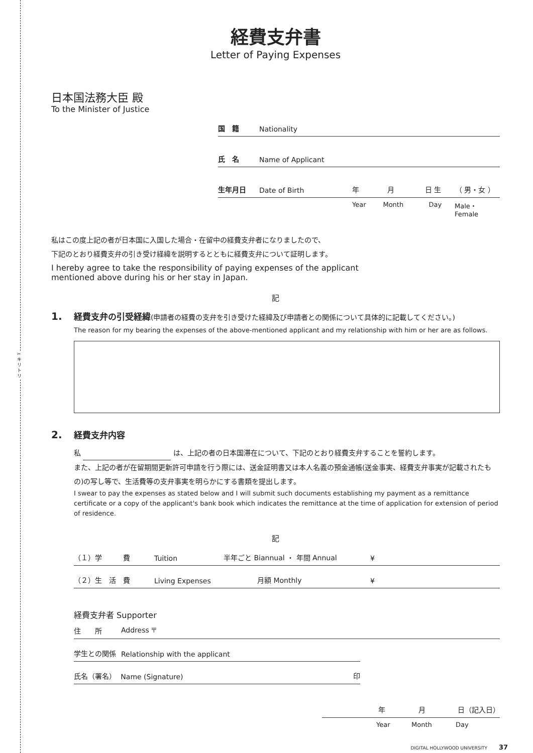✂
キ
リ
ト
リ
経費支弁書
Letter of Paying Expenses
日本国法務大臣 殿
To the Minister of Justice
国　籍 Nationality
氏　名 Name of Applicant
生年月日 Date of Birth 年 月 日 生 （ 男・女 ）
Year Month Day Male・Female
私はこの度上記の者が日本国に入国した場合・在留中の経費支弁者になりましたので、
下記のとおり経費支弁の引き受け経緯を説明するとともに経費支弁について証明します。
I hereby agree to take the responsibility of paying expenses of the applicant mentioned above during his or her stay in Japan.
記
1. 経費支弁の引受経緯(申請者の経費の支弁を引き受けた経緯及び申請者との関係について具体的に記載してください。)
The reason for my bearing the expenses of the above-mentioned applicant and my relationship with him or her are as follows.
2. 経費支弁内容
私 は、上記の者の日本国滞在について、下記のとおり経費支弁することを誓約します。
また、上記の者が在留期間更新許可申請を行う際には、送金証明書又は本人名義の預金通帳(送金事実、経費支弁事実が記載されたもの)の写し等で、生活費等の支弁事実を明らかにする書類を提出します。
I swear to pay the expenses as stated below and I will submit such documents establishing my payment as a remittance certificate or a copy of the applicant's bank book which indicates the remittance at the time of application for extension of period of residence.
記
（１）学　　　費 Tuition 半年ごと Biannual ・ 年間 Annual ¥
（２）生　活　費 Living Expenses 月額 Monthly ¥
経費支弁者 Supporter
住　　所 Address 〒
学生との関係 Relationship with the applicant
氏名（署名） Name (Signature) 印
年 月 日（記入日）
Year Month Day
DIGITAL HOLLYWOOD UNIVERSITY 37